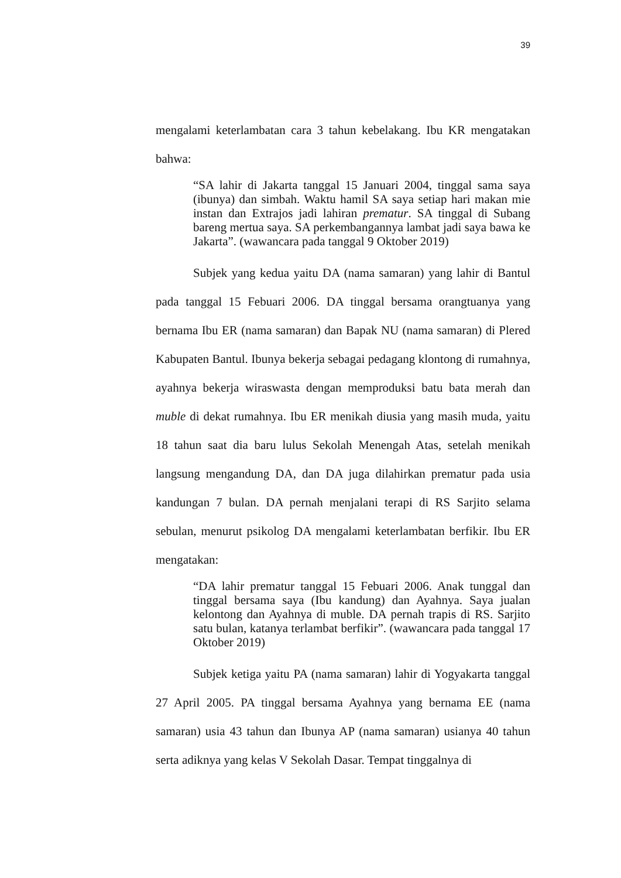39
mengalami keterlambatan cara 3 tahun kebelakang. Ibu KR mengatakan bahwa:
“SA lahir di Jakarta tanggal 15 Januari 2004, tinggal sama saya (ibunya) dan simbah. Waktu hamil SA saya setiap hari makan mie instan dan Extrajos jadi lahiran prematur. SA tinggal di Subang bareng mertua saya. SA perkembangannya lambat jadi saya bawa ke Jakarta”. (wawancara pada tanggal 9 Oktober 2019)
Subjek yang kedua yaitu DA (nama samaran) yang lahir di Bantul pada tanggal 15 Febuari 2006. DA tinggal bersama orangtuanya yang bernama Ibu ER (nama samaran) dan Bapak NU (nama samaran) di Plered Kabupaten Bantul. Ibunya bekerja sebagai pedagang klontong di rumahnya, ayahnya bekerja wiraswasta dengan memproduksi batu bata merah dan muble di dekat rumahnya. Ibu ER menikah diusia yang masih muda, yaitu 18 tahun saat dia baru lulus Sekolah Menengah Atas, setelah menikah langsung mengandung DA, dan DA juga dilahirkan prematur pada usia kandungan 7 bulan. DA pernah menjalani terapi di RS Sarjito selama sebulan, menurut psikolog DA mengalami keterlambatan berfikir. Ibu ER mengatakan:
“DA lahir prematur tanggal 15 Febuari 2006. Anak tunggal dan tinggal bersama saya (Ibu kandung) dan Ayahnya. Saya jualan kelontong dan Ayahnya di muble. DA pernah trapis di RS. Sarjito satu bulan, katanya terlambat berfikir”. (wawancara pada tanggal 17 Oktober 2019)
Subjek ketiga yaitu PA (nama samaran) lahir di Yogyakarta tanggal 27 April 2005. PA tinggal bersama Ayahnya yang bernama EE (nama samaran) usia 43 tahun dan Ibunya AP (nama samaran) usianya 40 tahun serta adiknya yang kelas V Sekolah Dasar. Tempat tinggalnya di